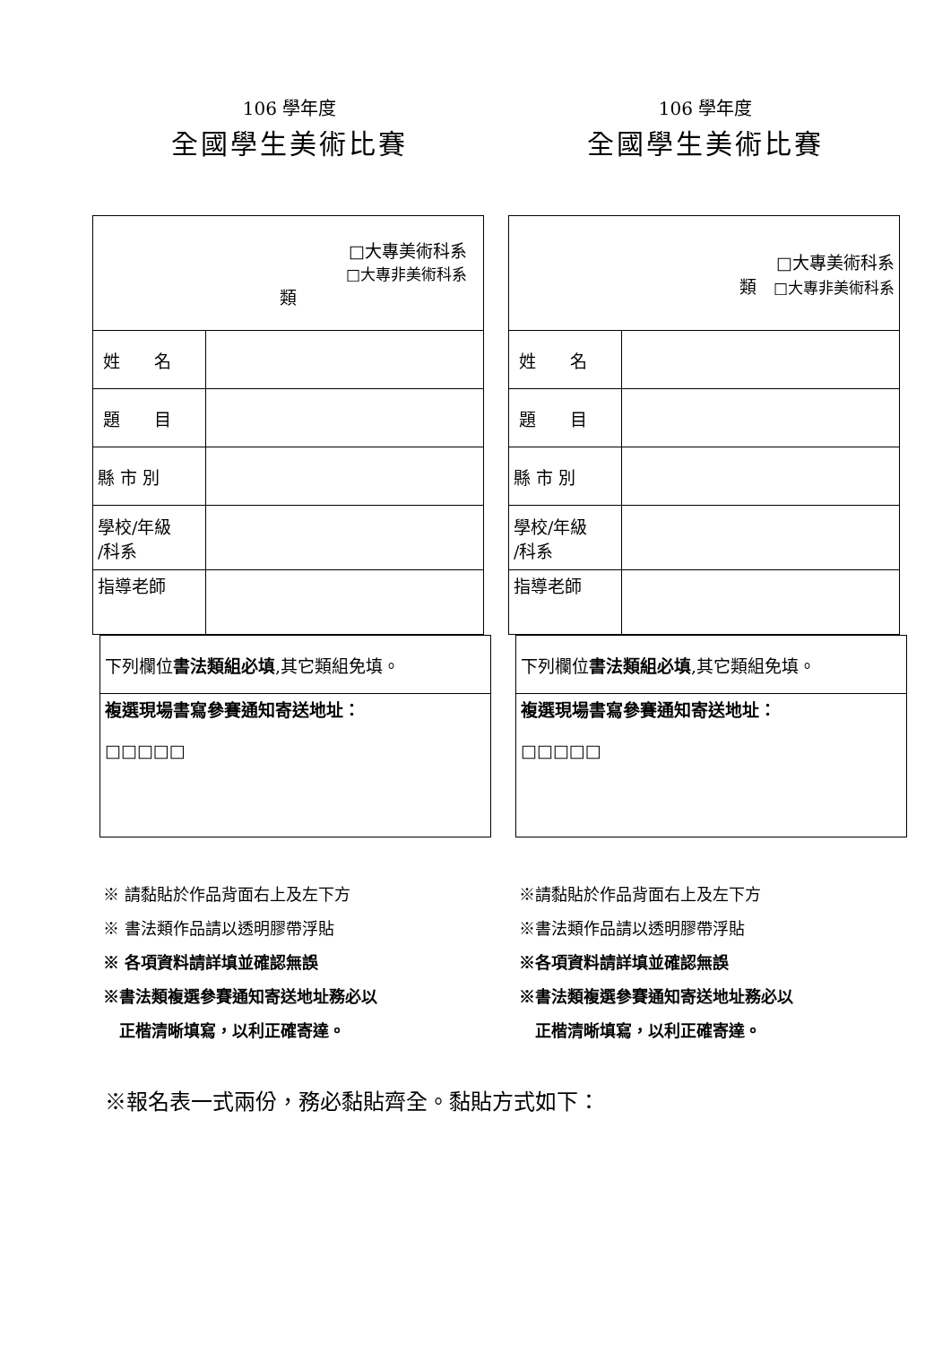106 學年度
全國學生美術比賽
| □大專美術科系 □大專非美術科系 類 | |
| 姓 名 | |
| 題 目 | |
| 縣 市 別 | |
| 學校/年級 /科系 | |
| 指導老師 | |
| 下列欄位 書法類組必填 ,其它類組免填。 |
| 複選現場書寫參賽通知寄送地址： □□□□□ |
※ 請黏貼於作品背面右上及左下方
※ 書法類作品請以透明膠帶浮貼
※ 各項資料請詳填並確認無誤
※書法類複選參賽通知寄送地址務必以
　正楷清晰填寫，以利正確寄達。
106 學年度
全國學生美術比賽
| □大專美術科系 類 □大專非美術科系 | |
| 姓 名 | |
| 題 目 | |
| 縣 市 別 | |
| 學校/年級 /科系 | |
| 指導老師 | |
| 下列欄位 書法類組必填 ,其它類組免填。 |
| 複選現場書寫參賽通知寄送地址： □□□□□ |
※請黏貼於作品背面右上及左下方
※書法類作品請以透明膠帶浮貼
※各項資料請詳填並確認無誤
※書法類複選參賽通知寄送地址務必以
　正楷清晰填寫，以利正確寄達。
※報名表一式兩份，務必黏貼齊全。黏貼方式如下：